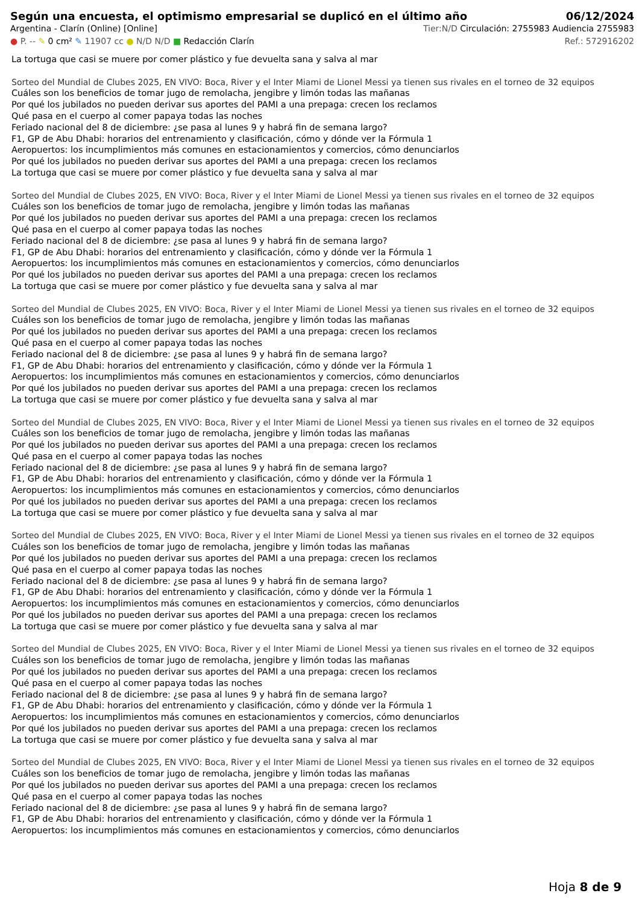Según una encuesta, el optimismo empresarial se duplicó en el último año
06/12/2024
Argentina - Clarín (Online) [Online] Tier:N/D Circulación: 2755983 Audiencia 2755983
● P. -- ✎ 0 cm² ✎ 11907 cc ● N/D N/D ■ Redacción Clarín Ref.: 572916202
La tortuga que casi se muere por comer plástico y fue devuelta sana y salva al mar
Sorteo del Mundial de Clubes 2025, EN VIVO: Boca, River y el Inter Miami de Lionel Messi ya tienen sus rivales en el torneo de 32 equipos
Cuáles son los beneficios de tomar jugo de remolacha, jengibre y limón todas las mañanas
Por qué los jubilados no pueden derivar sus aportes del PAMI a una prepaga: crecen los reclamos
Qué pasa en el cuerpo al comer papaya todas las noches
Feriado nacional del 8 de diciembre: ¿se pasa al lunes 9 y habrá fin de semana largo?
F1, GP de Abu Dhabi: horarios del entrenamiento y clasificación, cómo y dónde ver la Fórmula 1
Aeropuertos: los incumplimientos más comunes en estacionamientos y comercios, cómo denunciarlos
Por qué los jubilados no pueden derivar sus aportes del PAMI a una prepaga: crecen los reclamos
La tortuga que casi se muere por comer plástico y fue devuelta sana y salva al mar
Sorteo del Mundial de Clubes 2025, EN VIVO: Boca, River y el Inter Miami de Lionel Messi ya tienen sus rivales en el torneo de 32 equipos
Cuáles son los beneficios de tomar jugo de remolacha, jengibre y limón todas las mañanas
Por qué los jubilados no pueden derivar sus aportes del PAMI a una prepaga: crecen los reclamos
Qué pasa en el cuerpo al comer papaya todas las noches
Feriado nacional del 8 de diciembre: ¿se pasa al lunes 9 y habrá fin de semana largo?
F1, GP de Abu Dhabi: horarios del entrenamiento y clasificación, cómo y dónde ver la Fórmula 1
Aeropuertos: los incumplimientos más comunes en estacionamientos y comercios, cómo denunciarlos
Por qué los jubilados no pueden derivar sus aportes del PAMI a una prepaga: crecen los reclamos
La tortuga que casi se muere por comer plástico y fue devuelta sana y salva al mar
Sorteo del Mundial de Clubes 2025, EN VIVO: Boca, River y el Inter Miami de Lionel Messi ya tienen sus rivales en el torneo de 32 equipos
Cuáles son los beneficios de tomar jugo de remolacha, jengibre y limón todas las mañanas
Por qué los jubilados no pueden derivar sus aportes del PAMI a una prepaga: crecen los reclamos
Qué pasa en el cuerpo al comer papaya todas las noches
Feriado nacional del 8 de diciembre: ¿se pasa al lunes 9 y habrá fin de semana largo?
F1, GP de Abu Dhabi: horarios del entrenamiento y clasificación, cómo y dónde ver la Fórmula 1
Aeropuertos: los incumplimientos más comunes en estacionamientos y comercios, cómo denunciarlos
Por qué los jubilados no pueden derivar sus aportes del PAMI a una prepaga: crecen los reclamos
La tortuga que casi se muere por comer plástico y fue devuelta sana y salva al mar
Sorteo del Mundial de Clubes 2025, EN VIVO: Boca, River y el Inter Miami de Lionel Messi ya tienen sus rivales en el torneo de 32 equipos
Cuáles son los beneficios de tomar jugo de remolacha, jengibre y limón todas las mañanas
Por qué los jubilados no pueden derivar sus aportes del PAMI a una prepaga: crecen los reclamos
Qué pasa en el cuerpo al comer papaya todas las noches
Feriado nacional del 8 de diciembre: ¿se pasa al lunes 9 y habrá fin de semana largo?
F1, GP de Abu Dhabi: horarios del entrenamiento y clasificación, cómo y dónde ver la Fórmula 1
Aeropuertos: los incumplimientos más comunes en estacionamientos y comercios, cómo denunciarlos
Por qué los jubilados no pueden derivar sus aportes del PAMI a una prepaga: crecen los reclamos
La tortuga que casi se muere por comer plástico y fue devuelta sana y salva al mar
Sorteo del Mundial de Clubes 2025, EN VIVO: Boca, River y el Inter Miami de Lionel Messi ya tienen sus rivales en el torneo de 32 equipos
Cuáles son los beneficios de tomar jugo de remolacha, jengibre y limón todas las mañanas
Por qué los jubilados no pueden derivar sus aportes del PAMI a una prepaga: crecen los reclamos
Qué pasa en el cuerpo al comer papaya todas las noches
Feriado nacional del 8 de diciembre: ¿se pasa al lunes 9 y habrá fin de semana largo?
F1, GP de Abu Dhabi: horarios del entrenamiento y clasificación, cómo y dónde ver la Fórmula 1
Aeropuertos: los incumplimientos más comunes en estacionamientos y comercios, cómo denunciarlos
Por qué los jubilados no pueden derivar sus aportes del PAMI a una prepaga: crecen los reclamos
La tortuga que casi se muere por comer plástico y fue devuelta sana y salva al mar
Sorteo del Mundial de Clubes 2025, EN VIVO: Boca, River y el Inter Miami de Lionel Messi ya tienen sus rivales en el torneo de 32 equipos
Cuáles son los beneficios de tomar jugo de remolacha, jengibre y limón todas las mañanas
Por qué los jubilados no pueden derivar sus aportes del PAMI a una prepaga: crecen los reclamos
Qué pasa en el cuerpo al comer papaya todas las noches
Feriado nacional del 8 de diciembre: ¿se pasa al lunes 9 y habrá fin de semana largo?
F1, GP de Abu Dhabi: horarios del entrenamiento y clasificación, cómo y dónde ver la Fórmula 1
Aeropuertos: los incumplimientos más comunes en estacionamientos y comercios, cómo denunciarlos
Por qué los jubilados no pueden derivar sus aportes del PAMI a una prepaga: crecen los reclamos
La tortuga que casi se muere por comer plástico y fue devuelta sana y salva al mar
Sorteo del Mundial de Clubes 2025, EN VIVO: Boca, River y el Inter Miami de Lionel Messi ya tienen sus rivales en el torneo de 32 equipos
Cuáles son los beneficios de tomar jugo de remolacha, jengibre y limón todas las mañanas
Por qué los jubilados no pueden derivar sus aportes del PAMI a una prepaga: crecen los reclamos
Qué pasa en el cuerpo al comer papaya todas las noches
Feriado nacional del 8 de diciembre: ¿se pasa al lunes 9 y habrá fin de semana largo?
F1, GP de Abu Dhabi: horarios del entrenamiento y clasificación, cómo y dónde ver la Fórmula 1
Aeropuertos: los incumplimientos más comunes en estacionamientos y comercios, cómo denunciarlos
Hoja 8 de 9